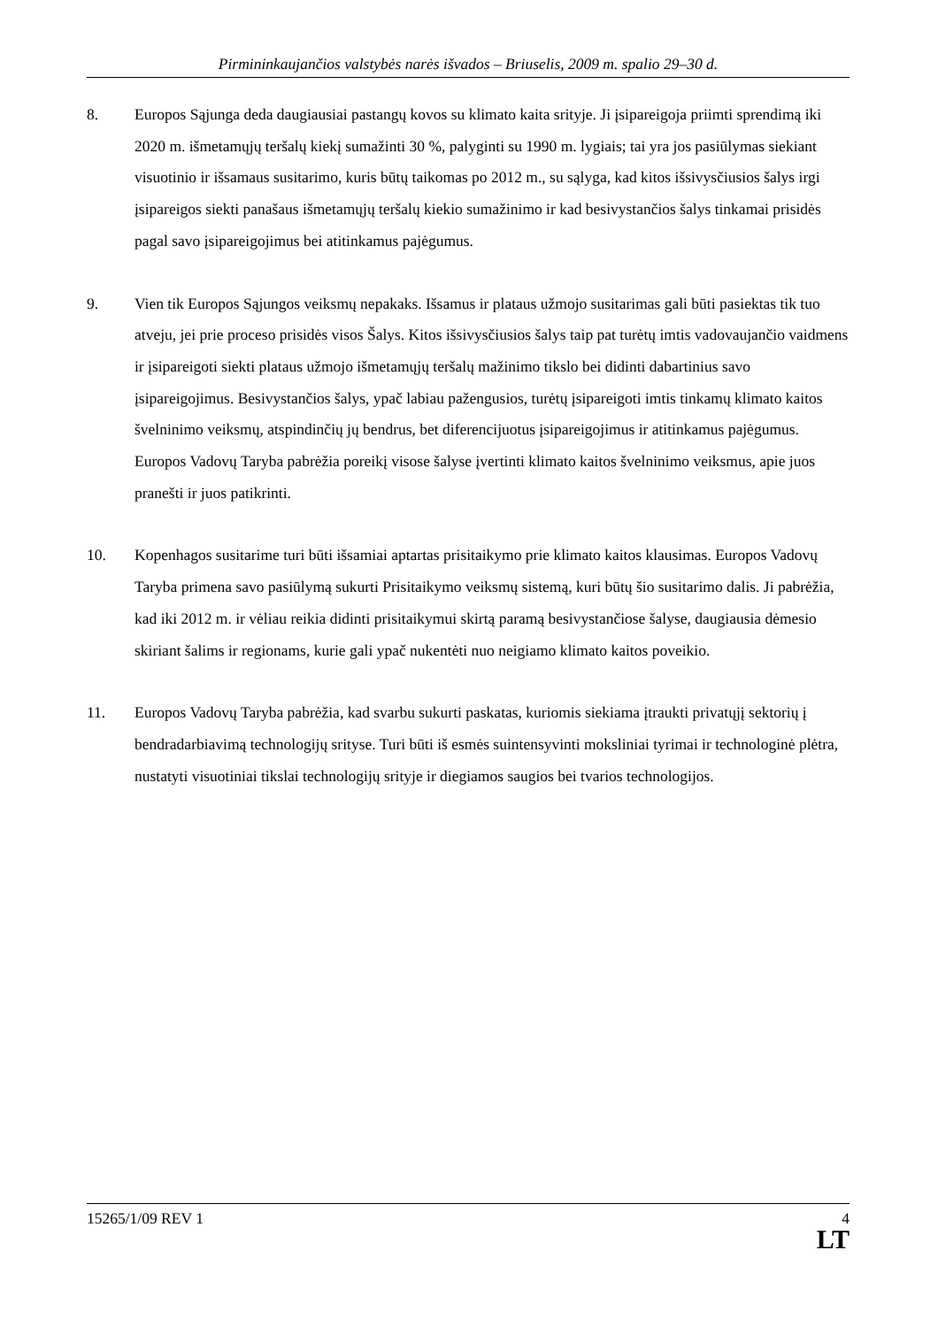Pirmininkaujančios valstybės narės išvados – Briuselis, 2009 m. spalio 29–30 d.
8. Europos Sąjunga deda daugiausiai pastangų kovos su klimato kaita srityje. Ji įsipareigoja priimti sprendimą iki 2020 m. išmetamųjų teršalų kiekį sumažinti 30 %, palyginti su 1990 m. lygiais; tai yra jos pasiūlymas siekiant visuotinio ir išsamaus susitarimo, kuris būtų taikomas po 2012 m., su sąlyga, kad kitos išsivysčiusios šalys irgi įsipareigos siekti panašaus išmetamųjų teršalų kiekio sumažinimo ir kad besivystančios šalys tinkamai prisidės pagal savo įsipareigojimus bei atitinkamus pajėgumus.
9. Vien tik Europos Sąjungos veiksmų nepakaks. Išsamus ir plataus užmojo susitarimas gali būti pasiektas tik tuo atveju, jei prie proceso prisidės visos Šalys. Kitos išsivysčiusios šalys taip pat turėtų imtis vadovaujančio vaidmens ir įsipareigoti siekti plataus užmojo išmetamųjų teršalų mažinimo tikslo bei didinti dabartinius savo įsipareigojimus. Besivystančios šalys, ypač labiau pažengusios, turėtų įsipareigoti imtis tinkamų klimato kaitos švelninimo veiksmų, atspindinčių jų bendrus, bet diferencijuotus įsipareigojimus ir atitinkamus pajėgumus. Europos Vadovų Taryba pabrėžia poreikį visose šalyse įvertinti klimato kaitos švelninimo veiksmus, apie juos pranešti ir juos patikrinti.
10. Kopenhagos susitarime turi būti išsamiai aptartas prisitaikymo prie klimato kaitos klausimas. Europos Vadovų Taryba primena savo pasiūlymą sukurti Prisitaikymo veiksmų sistemą, kuri būtų šio susitarimo dalis. Ji pabrėžia, kad iki 2012 m. ir vėliau reikia didinti prisitaikymui skirtą paramą besivystančiose šalyse, daugiausia dėmesio skiriant šalims ir regionams, kurie gali ypač nukentėti nuo neigiamo klimato kaitos poveikio.
11. Europos Vadovų Taryba pabrėžia, kad svarbu sukurti paskatas, kuriomis siekiama įtraukti privatųjį sektorių į bendradarbiavimą technologijų srityse. Turi būti iš esmės suintensyvinti moksliniai tyrimai ir technologinė plėtra, nustatyti visuotiniai tikslai technologijų srityje ir diegiamos saugios bei tvarios technologijos.
15265/1/09 REV 1 4
LT